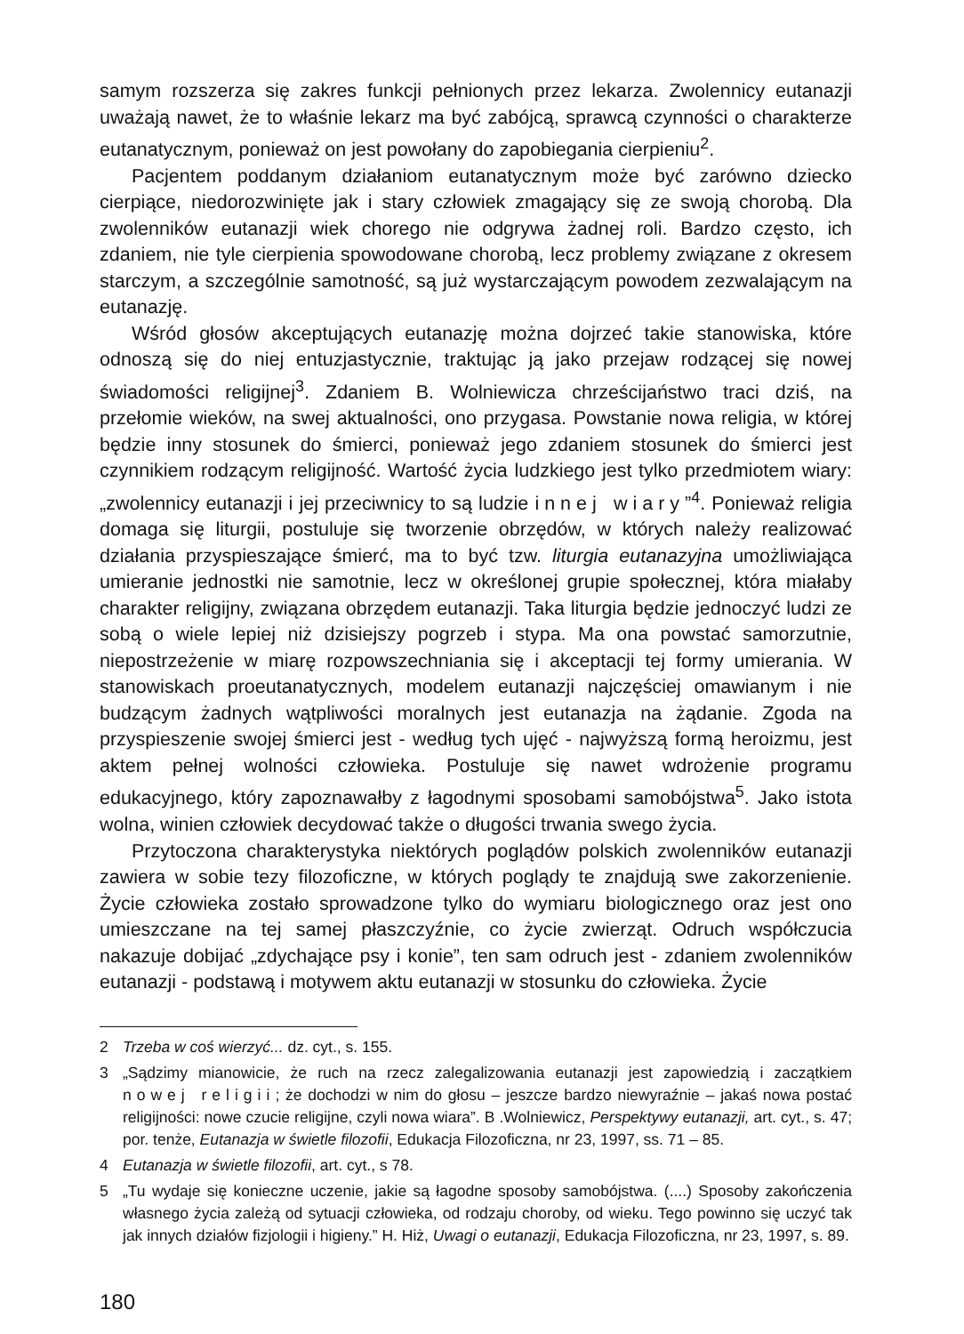samym rozszerza się zakres funkcji pełnionych przez lekarza. Zwolennicy eutanazji uważają nawet, że to właśnie lekarz ma być zabójcą, sprawcą czynności o charakterze eutanatycznym, ponieważ on jest powołany do zapobiegania cierpieniu<sup>2</sup>.
Pacjentem poddanym działaniom eutanatycznym może być zarówno dziecko cierpiące, niedorozwinięte jak i stary człowiek zmagający się ze swoją chorobą. Dla zwolenników eutanazji wiek chorego nie odgrywa żadnej roli. Bardzo często, ich zdaniem, nie tyle cierpienia spowodowane chorobą, lecz problemy związane z okresem starczym, a szczególnie samotność, są już wystarczającym powodem zezwalającym na eutanazję.
Wśród głosów akceptujących eutanazję można dojrzeć takie stanowiska, które odnoszą się do niej entuzjastycznie, traktując ją jako przejaw rodzącej się nowej świadomości religijnej<sup>3</sup>. Zdaniem B. Wolniewicza chrześcijaństwo traci dziś, na przełomie wieków, na swej aktualności, ono przygasa. Powstanie nowa religia, w której będzie inny stosunek do śmierci, ponieważ jego zdaniem stosunek do śmierci jest czynnikiem rodzącym religijność. Wartość życia ludzkiego jest tylko przedmiotem wiary: „zwolennicy eutanazji i jej przeciwnicy to są ludzie innej wiary”<sup>4</sup>. Ponieważ religia domaga się liturgii, postuluje się tworzenie obrzędów, w których należy realizować działania przyspieszające śmierć, ma to być tzw. liturgia eutanazyjna umożliwiająca umieranie jednostki nie samotnie, lecz w określonej grupie społecznej, która miałaby charakter religijny, związana obrzędem eutanazji. Taka liturgia będzie jednoczyć ludzi ze sobą o wiele lepiej niż dzisiejszy pogrzeb i stypa. Ma ona powstać samorzutnie, niepostrzeżenie w miarę rozpowszechniania się i akceptacji tej formy umierania. W stanowiskach proeutanatycznych, modelem eutanazji najczęściej omawianym i nie budzącym żadnych wątpliwości moralnych jest eutanazja na żądanie. Zgoda na przyspieszenie swojej śmierci jest - według tych ujęć - najwyższą formą heroizmu, jest aktem pełnej wolności człowieka. Postuluje się nawet wdrożenie programu edukacyjnego, który zapoznawałby z łagodnymi sposobami samobójstwa<sup>5</sup>. Jako istota wolna, winien człowiek decydować także o długości trwania swego życia.
Przytoczona charakterystyka niektórych poglądów polskich zwolenników eutanazji zawiera w sobie tezy filozoficzne, w których poglądy te znajdują swe zakorzenienie. Życie człowieka zostało sprowadzone tylko do wymiaru biologicznego oraz jest ono umieszczane na tej samej płaszczyźnie, co życie zwierząt. Odruch współczucia nakazuje dobijać „zdychające psy i konie”, ten sam odruch jest - zdaniem zwolenników eutanazji - podstawą i motywem aktu eutanazji w stosunku do człowieka. Życie
2 Trzeba w coś wierzyć... dz. cyt., s. 155.
3 „Sądzimy mianowicie, że ruch na rzecz zalegalizowania eutanazji jest zapowiedzią i zaczątkiem nowej religii; że dochodzi w nim do głosu – jeszcze bardzo niewyraźnie – jakaś nowa postać religijności: nowe czucie religijne, czyli nowa wiara”. B .Wolniewicz, Perspektywy eutanazji, art. cyt., s. 47; por. tenże, Eutanazja w świetle filozofii, Edukacja Filozoficzna, nr 23, 1997, ss. 71 – 85.
4 Eutanazja w świetle filozofii, art. cyt., s 78.
5 „Tu wydaje się konieczne uczenie, jakie są łagodne sposoby samobójstwa. (....) Sposoby zakończenia własnego życia zależą od sytuacji człowieka, od rodzaju choroby, od wieku. Tego powinno się uczyć tak jak innych działów fizjologii i higieny.” H. Hiż, Uwagi o eutanazji, Edukacja Filozoficzna, nr 23, 1997, s. 89.
180